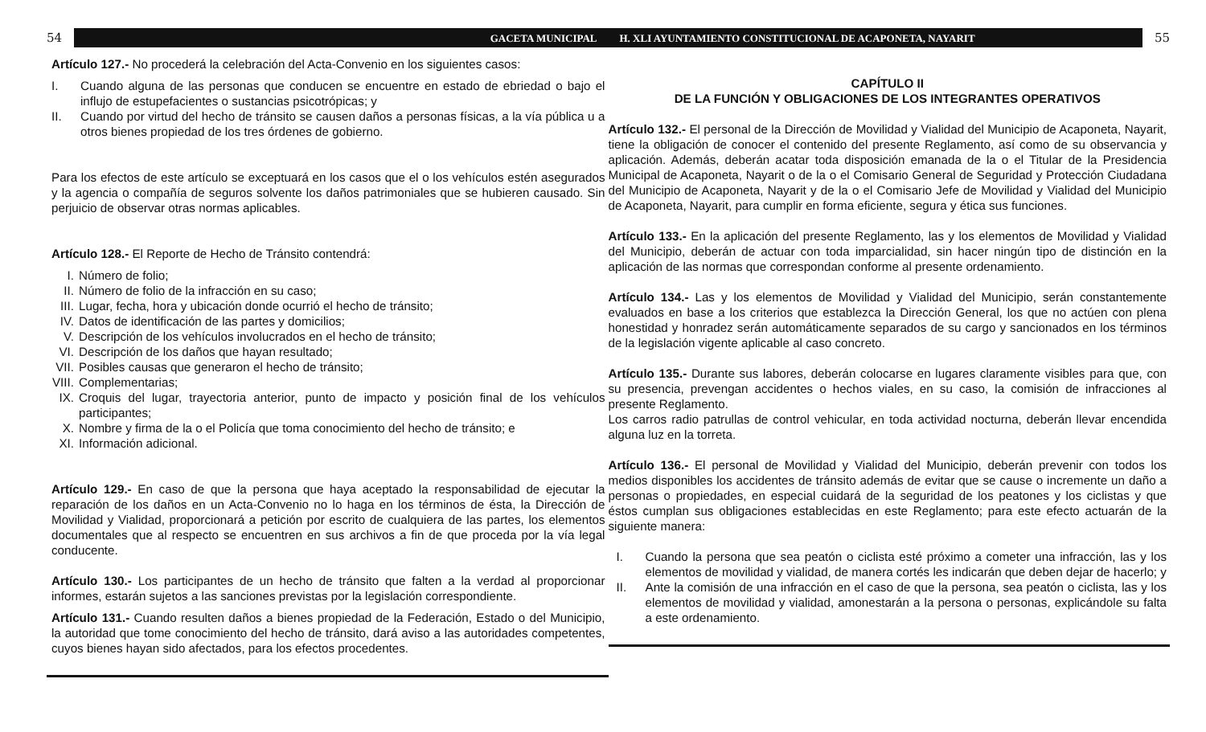54
GACETA MUNICIPAL
Artículo 127.- No procederá la celebración del Acta-Convenio en los siguientes casos:
I. Cuando alguna de las personas que conducen se encuentre en estado de ebriedad o bajo el influjo de estupefacientes o sustancias psicotrópicas; y
II. Cuando por virtud del hecho de tránsito se causen daños a personas físicas, a la vía pública u a otros bienes propiedad de los tres órdenes de gobierno.
Para los efectos de este artículo se exceptuará en los casos que el o los vehículos estén asegurados y la agencia o compañía de seguros solvente los daños patrimoniales que se hubieren causado. Sin perjuicio de observar otras normas aplicables.
Artículo 128.- El Reporte de Hecho de Tránsito contendrá:
I. Número de folio;
II. Número de folio de la infracción en su caso;
III. Lugar, fecha, hora y ubicación donde ocurrió el hecho de tránsito;
IV. Datos de identificación de las partes y domicilios;
V. Descripción de los vehículos involucrados en el hecho de tránsito;
VI. Descripción de los daños que hayan resultado;
VII. Posibles causas que generaron el hecho de tránsito;
VIII. Complementarias;
IX. Croquis del lugar, trayectoria anterior, punto de impacto y posición final de los vehículos participantes;
X. Nombre y firma de la o el Policía que toma conocimiento del hecho de tránsito; e
XI. Información adicional.
Artículo 129.- En caso de que la persona que haya aceptado la responsabilidad de ejecutar la reparación de los daños en un Acta-Convenio no lo haga en los términos de ésta, la Dirección de Movilidad y Vialidad, proporcionará a petición por escrito de cualquiera de las partes, los elementos documentales que al respecto se encuentren en sus archivos a fin de que proceda por la vía legal conducente.
Artículo 130.- Los participantes de un hecho de tránsito que falten a la verdad al proporcionar informes, estarán sujetos a las sanciones previstas por la legislación correspondiente.
Artículo 131.- Cuando resulten daños a bienes propiedad de la Federación, Estado o del Municipio, la autoridad que tome conocimiento del hecho de tránsito, dará aviso a las autoridades competentes, cuyos bienes hayan sido afectados, para los efectos procedentes.
H. XLI AYUNTAMIENTO CONSTITUCIONAL DE ACAPONETA, NAYARIT
55
CAPÍTULO II
DE LA FUNCIÓN Y OBLIGACIONES DE LOS INTEGRANTES OPERATIVOS
Artículo 132.- El personal de la Dirección de Movilidad y Vialidad del Municipio de Acaponeta, Nayarit, tiene la obligación de conocer el contenido del presente Reglamento, así como de su observancia y aplicación. Además, deberán acatar toda disposición emanada de la o el Titular de la Presidencia Municipal de Acaponeta, Nayarit o de la o el Comisario General de Seguridad y Protección Ciudadana del Municipio de Acaponeta, Nayarit y de la o el Comisario Jefe de Movilidad y Vialidad del Municipio de Acaponeta, Nayarit, para cumplir en forma eficiente, segura y ética sus funciones.
Artículo 133.- En la aplicación del presente Reglamento, las y los elementos de Movilidad y Vialidad del Municipio, deberán de actuar con toda imparcialidad, sin hacer ningún tipo de distinción en la aplicación de las normas que correspondan conforme al presente ordenamiento.
Artículo 134.- Las y los elementos de Movilidad y Vialidad del Municipio, serán constantemente evaluados en base a los criterios que establezca la Dirección General, los que no actúen con plena honestidad y honradez serán automáticamente separados de su cargo y sancionados en los términos de la legislación vigente aplicable al caso concreto.
Artículo 135.- Durante sus labores, deberán colocarse en lugares claramente visibles para que, con su presencia, prevengan accidentes o hechos viales, en su caso, la comisión de infracciones al presente Reglamento.
Los carros radio patrullas de control vehicular, en toda actividad nocturna, deberán llevar encendida alguna luz en la torreta.
Artículo 136.- El personal de Movilidad y Vialidad del Municipio, deberán prevenir con todos los medios disponibles los accidentes de tránsito además de evitar que se cause o incremente un daño a personas o propiedades, en especial cuidará de la seguridad de los peatones y los ciclistas y que éstos cumplan sus obligaciones establecidas en este Reglamento; para este efecto actuarán de la siguiente manera:
I. Cuando la persona que sea peatón o ciclista esté próximo a cometer una infracción, las y los elementos de movilidad y vialidad, de manera cortés les indicarán que deben dejar de hacerlo; y
II. Ante la comisión de una infracción en el caso de que la persona, sea peatón o ciclista, las y los elementos de movilidad y vialidad, amonestarán a la persona o personas, explicándole su falta a este ordenamiento.